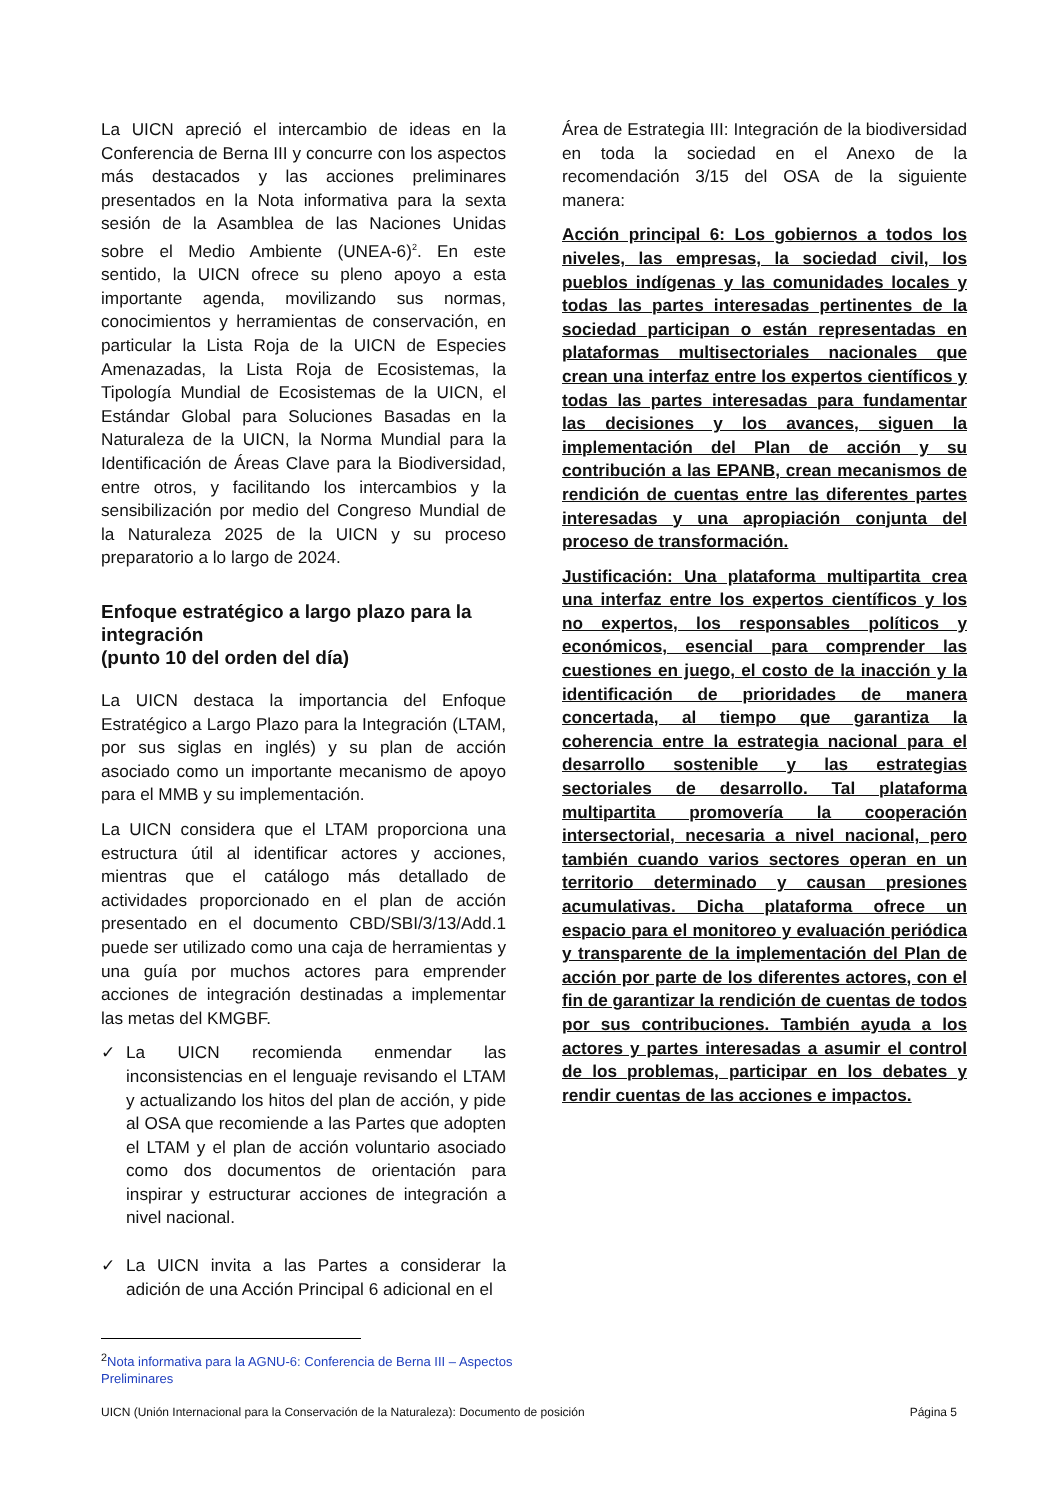La UICN apreció el intercambio de ideas en la Conferencia de Berna III y concurre con los aspectos más destacados y las acciones preliminares presentados en la Nota informativa para la sexta sesión de la Asamblea de las Naciones Unidas sobre el Medio Ambiente (UNEA-6)<sup>2</sup>. En este sentido, la UICN ofrece su pleno apoyo a esta importante agenda, movilizando sus normas, conocimientos y herramientas de conservación, en particular la Lista Roja de la UICN de Especies Amenazadas, la Lista Roja de Ecosistemas, la Tipología Mundial de Ecosistemas de la UICN, el Estándar Global para Soluciones Basadas en la Naturaleza de la UICN, la Norma Mundial para la Identificación de Áreas Clave para la Biodiversidad, entre otros, y facilitando los intercambios y la sensibilización por medio del Congreso Mundial de la Naturaleza 2025 de la UICN y su proceso preparatorio a lo largo de 2024.
Enfoque estratégico a largo plazo para la integración
(punto 10 del orden del día)
La UICN destaca la importancia del Enfoque Estratégico a Largo Plazo para la Integración (LTAM, por sus siglas en inglés) y su plan de acción asociado como un importante mecanismo de apoyo para el MMB y su implementación.
La UICN considera que el LTAM proporciona una estructura útil al identificar actores y acciones, mientras que el catálogo más detallado de actividades proporcionado en el plan de acción presentado en el documento CBD/SBI/3/13/Add.1 puede ser utilizado como una caja de herramientas y una guía por muchos actores para emprender acciones de integración destinadas a implementar las metas del KMGBF.
✓ La UICN recomienda enmendar las inconsistencias en el lenguaje revisando el LTAM y actualizando los hitos del plan de acción, y pide al OSA que recomiende a las Partes que adopten el LTAM y el plan de acción voluntario asociado como dos documentos de orientación para inspirar y estructurar acciones de integración a nivel nacional.
✓ La UICN invita a las Partes a considerar la adición de una Acción Principal 6 adicional en el
Área de Estrategia III: Integración de la biodiversidad en toda la sociedad en el Anexo de la recomendación 3/15 del OSA de la siguiente manera:
Acción principal 6: Los gobiernos a todos los niveles, las empresas, la sociedad civil, los pueblos indígenas y las comunidades locales y todas las partes interesadas pertinentes de la sociedad participan o están representadas en plataformas multisectoriales nacionales que crean una interfaz entre los expertos científicos y todas las partes interesadas para fundamentar las decisiones y los avances, siguen la implementación del Plan de acción y su contribución a las EPANB, crean mecanismos de rendición de cuentas entre las diferentes partes interesadas y una apropiación conjunta del proceso de transformación.
Justificación: Una plataforma multipartita crea una interfaz entre los expertos científicos y los no expertos, los responsables políticos y económicos, esencial para comprender las cuestiones en juego, el costo de la inacción y la identificación de prioridades de manera concertada, al tiempo que garantiza la coherencia entre la estrategia nacional para el desarrollo sostenible y las estrategias sectoriales de desarrollo. Tal plataforma multipartita promovería la cooperación intersectorial, necesaria a nivel nacional, pero también cuando varios sectores operan en un territorio determinado y causan presiones acumulativas. Dicha plataforma ofrece un espacio para el monitoreo y evaluación periódica y transparente de la implementación del Plan de acción por parte de los diferentes actores, con el fin de garantizar la rendición de cuentas de todos por sus contribuciones. También ayuda a los actores y partes interesadas a asumir el control de los problemas, participar en los debates y rendir cuentas de las acciones e impactos.
<sup>2</sup> Nota informativa para la AGNU-6: Conferencia de Berna III – Aspectos Preliminares
UICN (Unión Internacional para la Conservación de la Naturaleza): Documento de posición Página 5